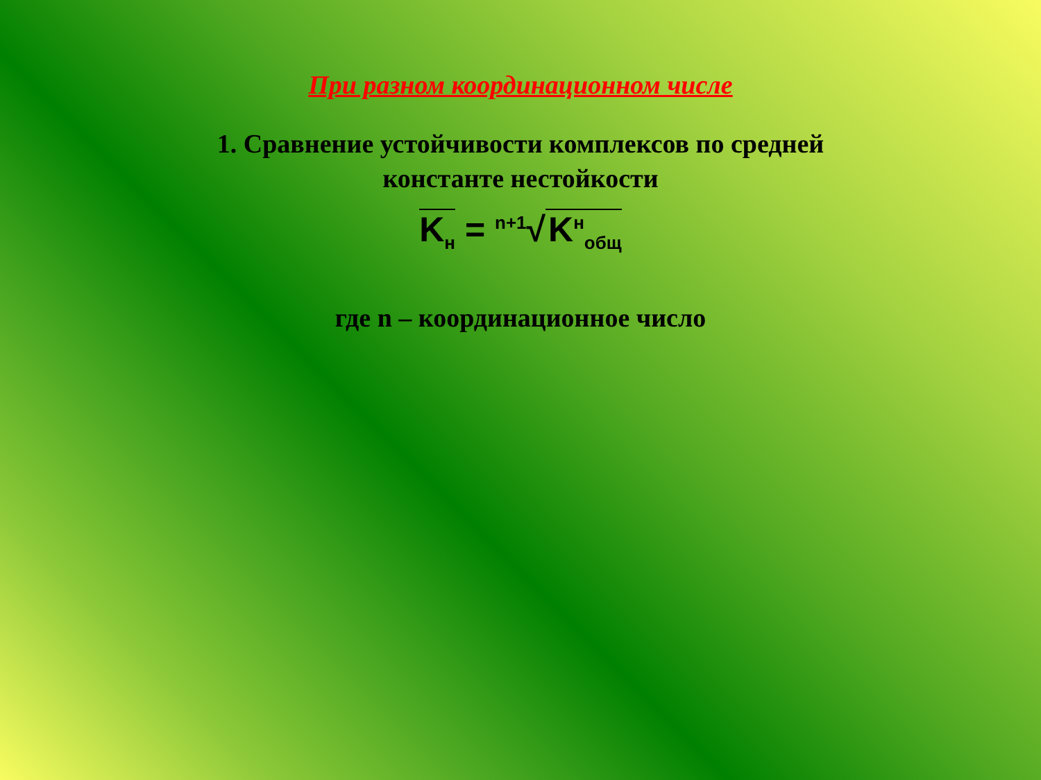При разном координационном числе
1. Сравнение устойчивости комплексов по средней
константе нестойкости
K<sub>н</sub> = <sup>n+1</sup>√ K<sup>н</sup><sub>общ</sub>
где n – координационное число